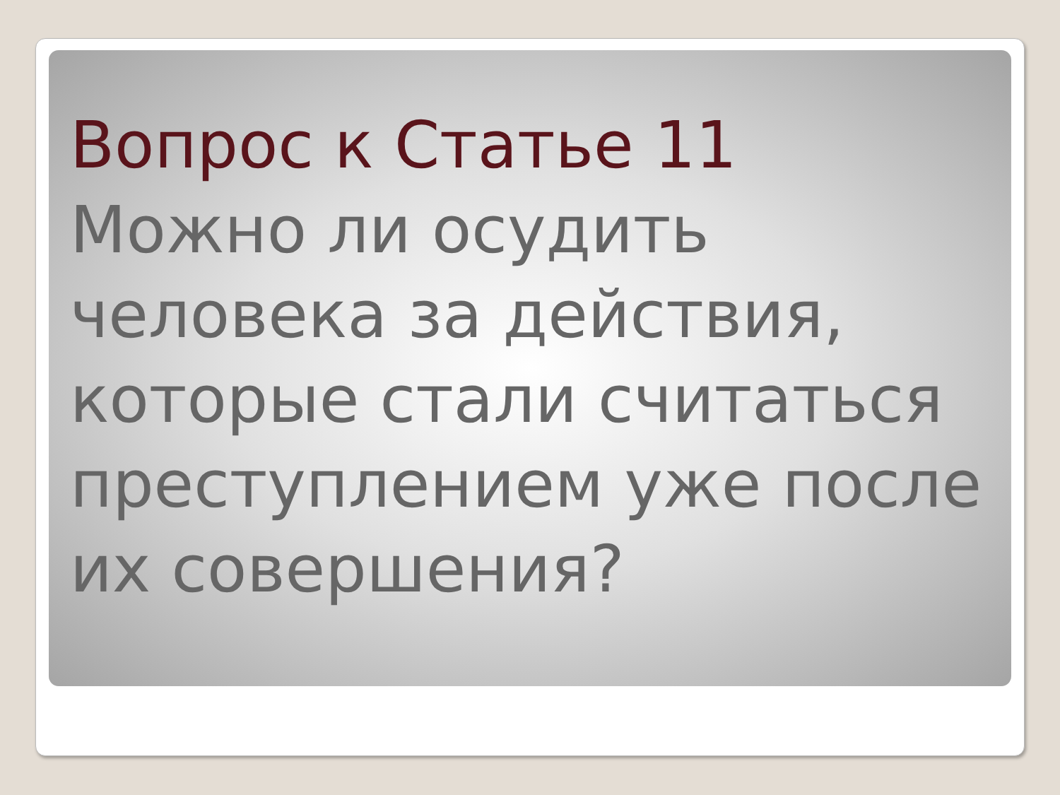Вопрос к Статье 11
Можно ли осудить человека за действия, которые стали считаться преступлением уже после их совершения?